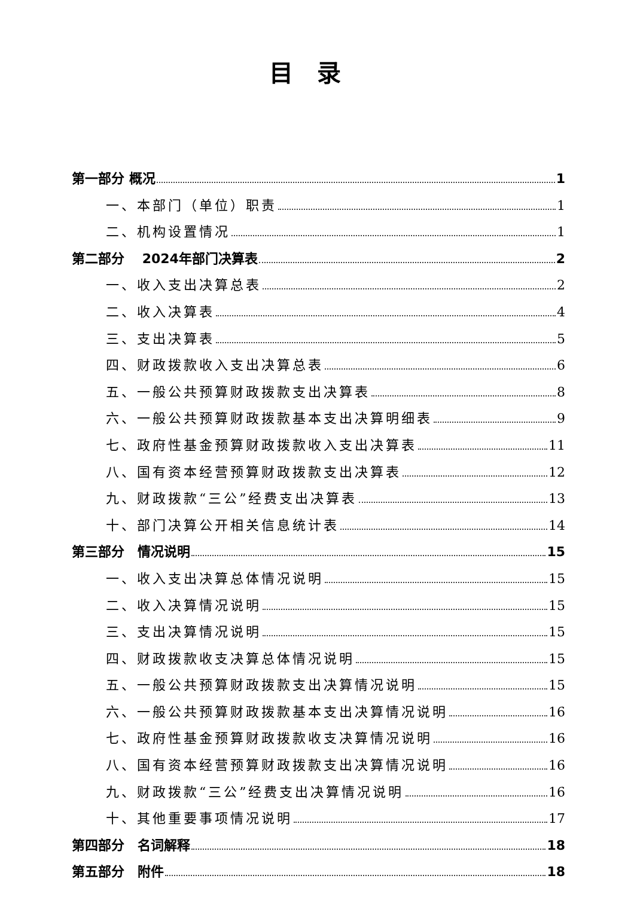目录
第一部分 概况 1
一、本部门（单位）职责 1
二、机构设置情况 1
第二部分　 2024年部门决算表 2
一、收入支出决算总表 2
二、收入决算表 4
三、支出决算表 5
四、财政拨款收入支出决算总表 6
五、一般公共预算财政拨款支出决算表 8
六、一般公共预算财政拨款基本支出决算明细表 9
七、政府性基金预算财政拨款收入支出决算表 11
八、国有资本经营预算财政拨款支出决算表 12
九、财政拨款“三公”经费支出决算表 13
十、部门决算公开相关信息统计表 14
第三部分　情况说明 15
一、收入支出决算总体情况说明 15
二、收入决算情况说明 15
三、支出决算情况说明 15
四、财政拨款收支决算总体情况说明 15
五、一般公共预算财政拨款支出决算情况说明 15
六、一般公共预算财政拨款基本支出决算情况说明 16
七、政府性基金预算财政拨款收支决算情况说明 16
八、国有资本经营预算财政拨款支出决算情况说明 16
九、财政拨款“三公”经费支出决算情况说明 16
十、其他重要事项情况说明 17
第四部分　名词解释 18
第五部分　附件 18